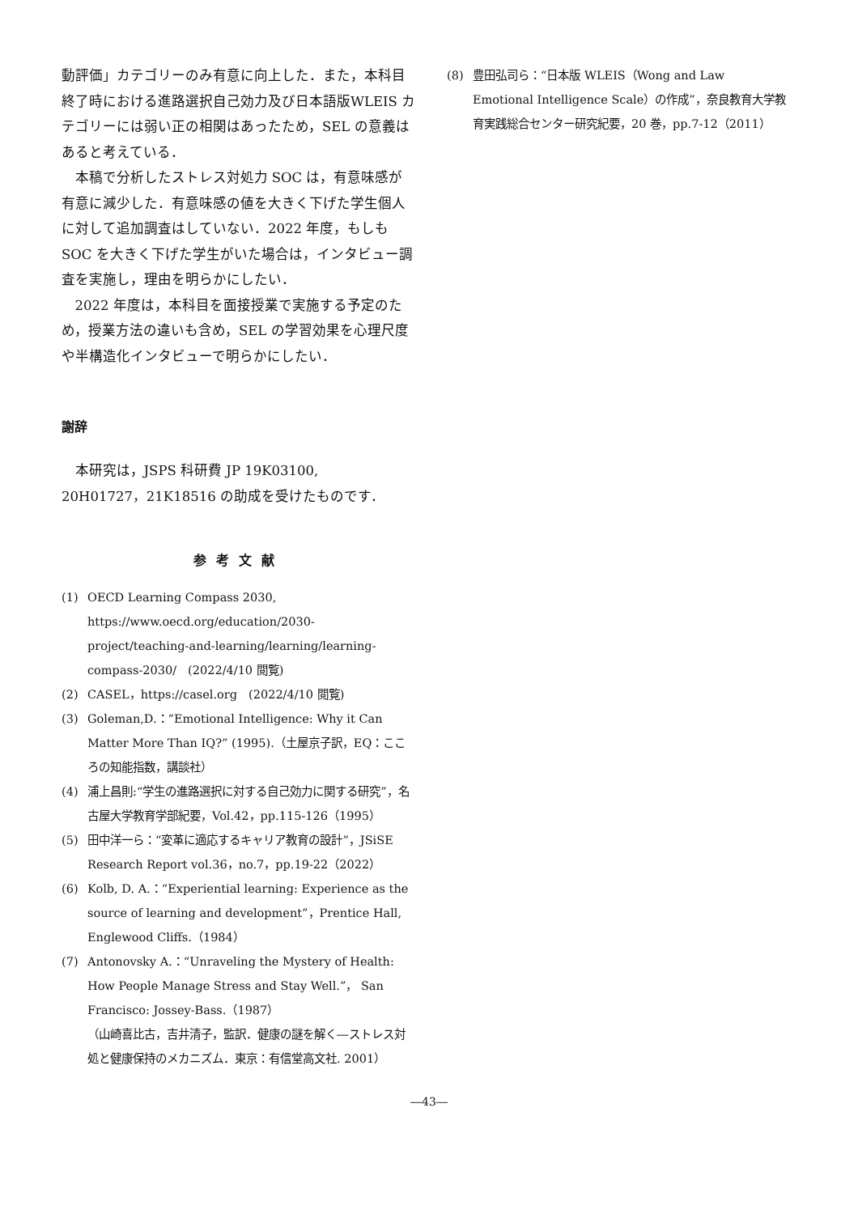動評価」カテゴリーのみ有意に向上した．また，本科目終了時における進路選択自己効力及び日本語版WLEIS カテゴリーには弱い正の相関はあったため，SEL の意義はあると考えている．
本稿で分析したストレス対処力 SOC は，有意味感が有意に減少した．有意味感の値を大きく下げた学生個人に対して追加調査はしていない．2022 年度，もしも SOC を大きく下げた学生がいた場合は，インタビュー調査を実施し，理由を明らかにしたい．
2022 年度は，本科目を面接授業で実施する予定のため，授業方法の違いも含め，SEL の学習効果を心理尺度や半構造化インタビューで明らかにしたい．
謝辞
本研究は，JSPS 科研費 JP 19K03100,
20H01727，21K18516 の助成を受けたものです．
参考文献
(1) OECD Learning Compass 2030, https://www.oecd.org/education/2030-project/teaching-and-learning/learning/learning-compass-2030/　(2022/4/10 閲覧)
(2) CASEL，https://casel.org　(2022/4/10 閲覧)
(3) Goleman,D.：“Emotional Intelligence: Why it Can Matter More Than IQ?” (1995).（土屋京子訳，EQ：こころの知能指数，講談社）
(4) 浦上昌則:“学生の進路選択に対する自己効力に関する研究”，名古屋大学教育学部紀要，Vol.42，pp.115-126（1995）
(5) 田中洋一ら：“変革に適応するキャリア教育の設計”，JSiSE Research Report vol.36，no.7，pp.19-22（2022）
(6) Kolb, D. A.：“Experiential learning: Experience as the source of learning and development”，Prentice Hall, Englewood Cliffs.（1984）
(7) Antonovsky A.：“Unraveling the Mystery of Health: How People Manage Stress and Stay Well.”， San Francisco: Jossey-Bass.（1987）
（山崎喜比古，吉井清子，監訳．健康の謎を解く―ストレス対処と健康保持のメカニズム．東京：有信堂高文社. 2001）
(8) 豊田弘司ら：“日本版 WLEIS（Wong and Law Emotional Intelligence Scale）の作成”，奈良教育大学教育実践総合センター研究紀要，20 巻，pp.7-12（2011）
―43―